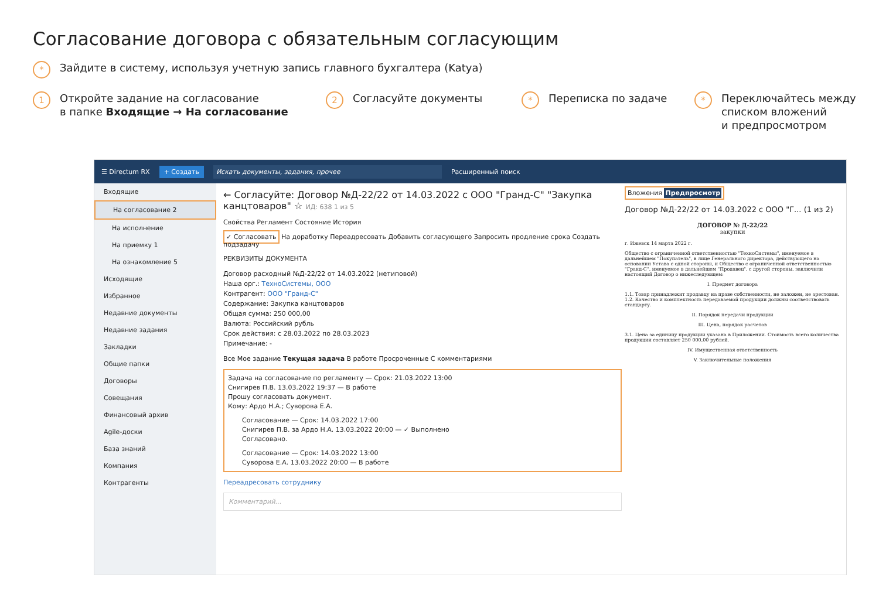Согласование договора с обязательным согласующим
* Зайдите в систему, используя учетную запись главного бухгалтера (Katya)
1 Откройте задание на согласование
в папке Входящие → На согласование
2 Согласуйте документы
* Переписка по задаче
* Переключайтесь между
списком вложений
и предпросмотром
☰ Directum RX + Создать Искать документы, задания, прочее Расширенный поиск
Входящие
На согласование 2
На исполнение
На приемку 1
На ознакомление 5
Исходящие
Избранное
Недавние документы
Недавние задания
Закладки
Общие папки
Договоры
Совещания
Финансовый архив
Agile-доски
База знаний
Компания
Контрагенты
← Согласуйте: Договор №Д-22/22 от 14.03.2022 с ООО "Гранд-С" "Закупка канцтоваров" ☆ ИД: 638 1 из 5
Свойства Регламент Состояние История
✓ Согласовать На доработку Переадресовать Добавить согласующего Запросить продление срока Создать подзадачу
РЕКВИЗИТЫ ДОКУМЕНТА
Договор расходный №Д-22/22 от 14.03.2022 (нетиповой)
Наша орг.: ТехноСистемы, ООО
Контрагент: ООО "Гранд-С"
Содержание: Закупка канцтоваров
Общая сумма: 250 000,00
Валюта: Российский рубль
Срок действия: с 28.03.2022 по 28.03.2023
Примечание: -
Все Мое задание Текущая задача В работе Просроченные С комментариями
Задача на согласование по регламенту — Срок: 21.03.2022 13:00
Снигирев П.В. 13.03.2022 19:37 — В работе
Прошу согласовать документ.
Кому: Ардо Н.А.; Суворова Е.А.
Согласование — Срок: 14.03.2022 17:00
Снигирев П.В. за Ардо Н.А. 13.03.2022 20:00 — ✓ Выполнено
Согласовано.
Согласование — Срок: 14.03.2022 13:00
Суворова Е.А. 13.03.2022 20:00 — В работе
Переадресовать сотруднику
Комментарий...
Вложения Предпросмотр
Договор №Д-22/22 от 14.03.2022 с ООО "Г... (1 из 2)
ДОГОВОР № Д-22/22
закупки
г. Ижевск 14 марта 2022 г.
Общество с ограниченной ответственностью "ТехноСистемы", именуемое в дальнейшем "Покупатель", в лице Генерального директора, действующего на основании Устава с одной стороны, и Общество с ограниченной ответственностью "Гранд-С", именуемое в дальнейшем "Продавец", с другой стороны, заключили настоящий Договор о нижеследующем:
I. Предмет договора
1.1. Товар принадлежит продавцу на праве собственности, не заложен, не арестован.
1.2. Качество и комплектность передаваемой продукции должны соответствовать стандарту.
II. Порядок передачи продукции
III. Цена, порядок расчетов
3.1. Цена за единицу продукции указана в Приложении. Стоимость всего количества продукции составляет 250 000,00 рублей.
IV. Имущественная ответственность
V. Заключительные положения